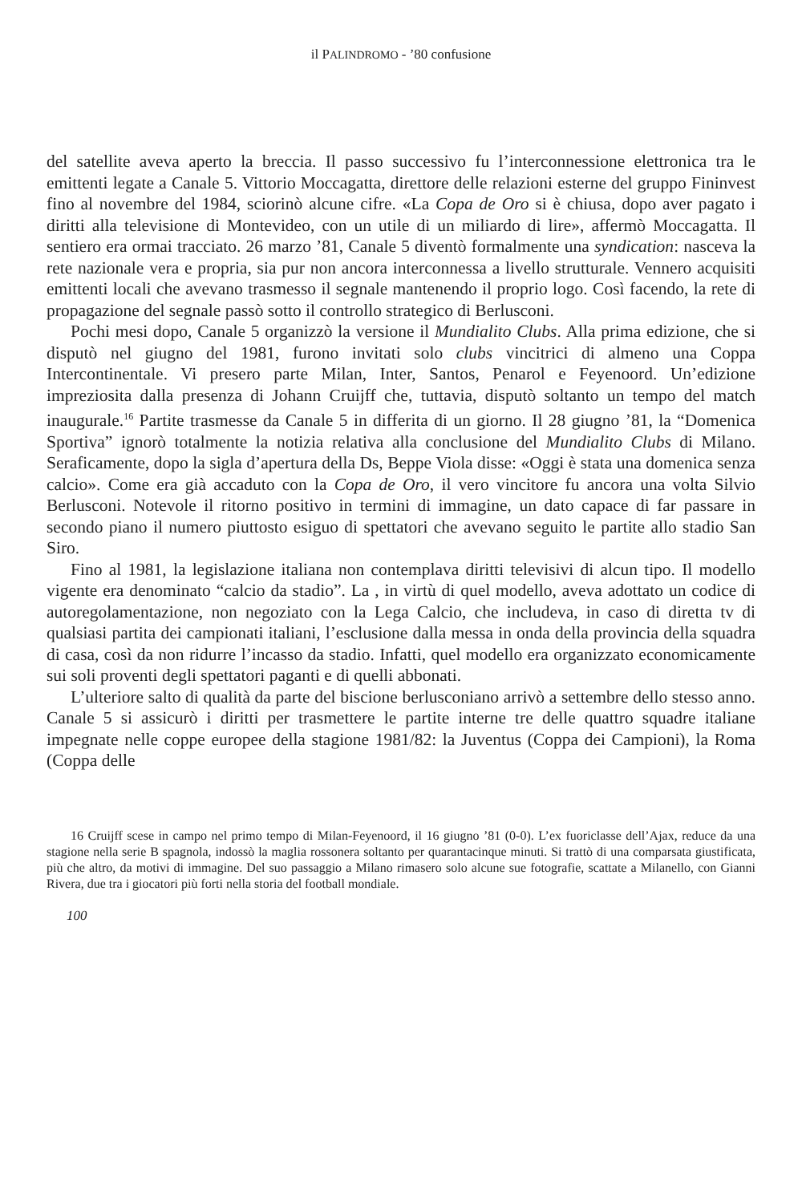il PALINDROMO - ’80 confusione
del satellite aveva aperto la breccia. Il passo successivo fu l’interconnessione elettronica tra le emittenti legate a Canale 5. Vittorio Moccagatta, direttore delle relazioni esterne del gruppo Fininvest fino al novembre del 1984, sciorinò alcune cifre. «La Copa de Oro si è chiusa, dopo aver pagato i diritti alla televisione di Montevideo, con un utile di un miliardo di lire», affermò Moccagatta. Il sentiero era ormai tracciato. 26 marzo ’81, Canale 5 diventò formalmente una syndication: nasceva la rete nazionale vera e propria, sia pur non ancora interconnessa a livello strutturale. Vennero acquisiti emittenti locali che avevano trasmesso il segnale mantenendo il proprio logo. Così facendo, la rete di propagazione del segnale passò sotto il controllo strategico di Berlusconi.
Pochi mesi dopo, Canale 5 organizzò la versione il Mundialito Clubs. Alla prima edizione, che si disputò nel giugno del 1981, furono invitati solo clubs vincitrici di almeno una Coppa Intercontinentale. Vi presero parte Milan, Inter, Santos, Penarol e Feyenoord. Un’edizione impreziosita dalla presenza di Johann Cruijff che, tuttavia, disputò soltanto un tempo del match inaugurale.<sup>16</sup> Partite trasmesse da Canale 5 in differita di un giorno. Il 28 giugno ’81, la “Domenica Sportiva” ignorò totalmente la notizia relativa alla conclusione del Mundialito Clubs di Milano. Seraficamente, dopo la sigla d’apertura della Ds, Beppe Viola disse: «Oggi è stata una domenica senza calcio». Come era già accaduto con la Copa de Oro, il vero vincitore fu ancora una volta Silvio Berlusconi. Notevole il ritorno positivo in termini di immagine, un dato capace di far passare in secondo piano il numero piuttosto esiguo di spettatori che avevano seguito le partite allo stadio San Siro.
Fino al 1981, la legislazione italiana non contemplava diritti televisivi di alcun tipo. Il modello vigente era denominato “calcio da stadio”. La , in virtù di quel modello, aveva adottato un codice di autoregolamentazione, non negoziato con la Lega Calcio, che includeva, in caso di diretta tv di qualsiasi partita dei campionati italiani, l’esclusione dalla messa in onda della provincia della squadra di casa, così da non ridurre l’incasso da stadio. Infatti, quel modello era organizzato economicamente sui soli proventi degli spettatori paganti e di quelli abbonati.
L’ulteriore salto di qualità da parte del biscione berlusconiano arrivò a settembre dello stesso anno. Canale 5 si assicurò i diritti per trasmettere le partite interne tre delle quattro squadre italiane impegnate nelle coppe europee della stagione 1981/82: la Juventus (Coppa dei Campioni), la Roma (Coppa delle
16 Cruijff scese in campo nel primo tempo di Milan-Feyenoord, il 16 giugno ’81 (0-0). L’ex fuoriclasse dell’Ajax, reduce da una stagione nella serie B spagnola, indossò la maglia rossonera soltanto per quarantacinque minuti. Si trattò di una comparsata giustificata, più che altro, da motivi di immagine. Del suo passaggio a Milano rimasero solo alcune sue fotografie, scattate a Milanello, con Gianni Rivera, due tra i giocatori più forti nella storia del football mondiale.
100